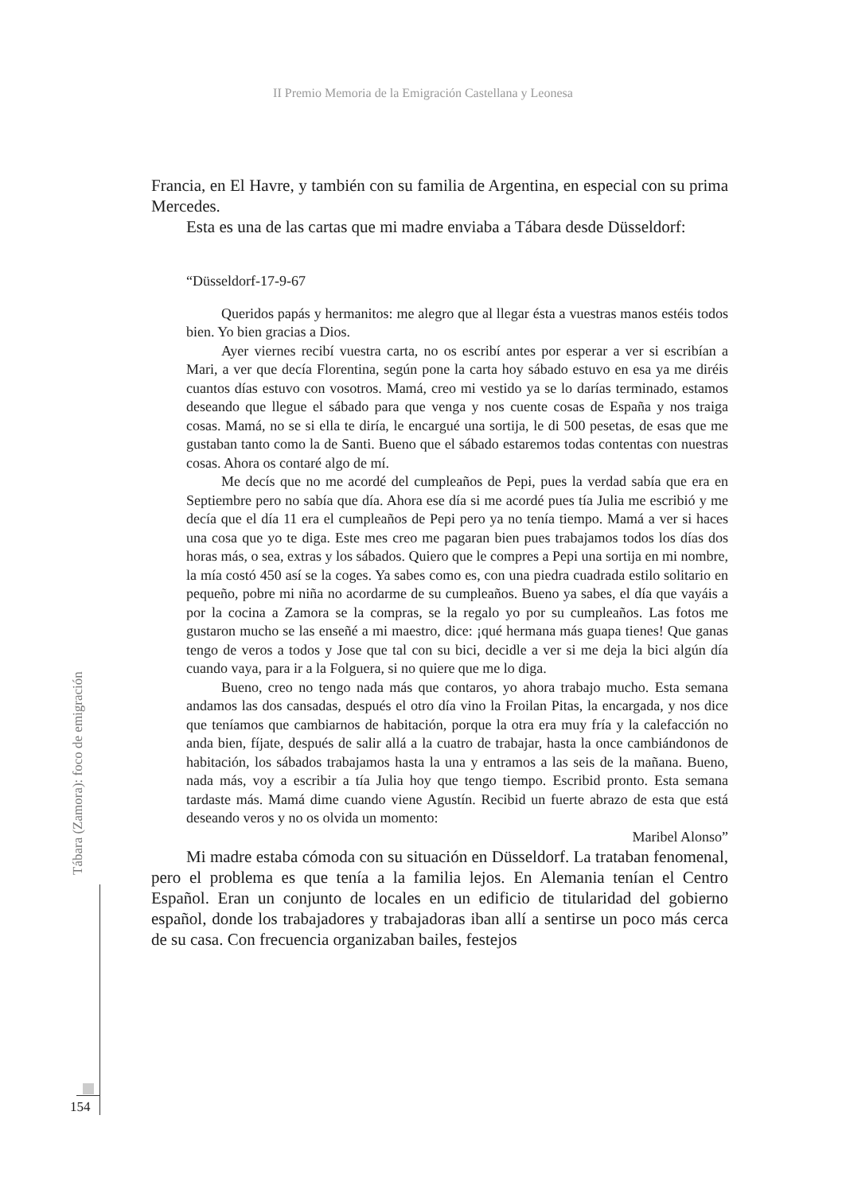II Premio Memoria de la Emigración Castellana y Leonesa
Francia, en El Havre, y también con su familia de Argentina, en especial con su prima Mercedes.
Esta es una de las cartas que mi madre enviaba a Tábara desde Düsseldorf:
“Düsseldorf-17-9-67
Queridos papás y hermanitos: me alegro que al llegar ésta a vuestras manos estéis todos bien. Yo bien gracias a Dios.
Ayer viernes recibí vuestra carta, no os escribí antes por esperar a ver si escribían a Mari, a ver que decía Florentina, según pone la carta hoy sábado estuvo en esa ya me diréis cuantos días estuvo con vosotros. Mamá, creo mi vestido ya se lo darías terminado, estamos deseando que llegue el sábado para que venga y nos cuente cosas de España y nos traiga cosas. Mamá, no se si ella te diría, le encargué una sortija, le di 500 pesetas, de esas que me gustaban tanto como la de Santi. Bueno que el sábado estaremos todas contentas con nuestras cosas. Ahora os contaré algo de mí.
Me decís que no me acordé del cumpleaños de Pepi, pues la verdad sabía que era en Septiembre pero no sabía que día. Ahora ese día si me acordé pues tía Julia me escribió y me decía que el día 11 era el cumpleaños de Pepi pero ya no tenía tiempo. Mamá a ver si haces una cosa que yo te diga. Este mes creo me pagaran bien pues trabajamos todos los días dos horas más, o sea, extras y los sábados. Quiero que le compres a Pepi una sortija en mi nombre, la mía costó 450 así se la coges. Ya sabes como es, con una piedra cuadrada estilo solitario en pequeño, pobre mi niña no acordarme de su cumpleaños. Bueno ya sabes, el día que vayáis a por la cocina a Zamora se la compras, se la regalo yo por su cumpleaños. Las fotos me gustaron mucho se las enseñé a mi maestro, dice: ¡qué hermana más guapa tienes! Que ganas tengo de veros a todos y Jose que tal con su bici, decidle a ver si me deja la bici algún día cuando vaya, para ir a la Folguera, si no quiere que me lo diga.
Bueno, creo no tengo nada más que contaros, yo ahora trabajo mucho. Esta semana andamos las dos cansadas, después el otro día vino la Froilan Pitas, la encargada, y nos dice que teníamos que cambiarnos de habitación, porque la otra era muy fría y la calefacción no anda bien, fíjate, después de salir allá a la cuatro de trabajar, hasta la once cambiándonos de habitación, los sábados trabajamos hasta la una y entramos a las seis de la mañana. Bueno, nada más, voy a escribir a tía Julia hoy que tengo tiempo. Escribid pronto. Esta semana tardaste más. Mamá dime cuando viene Agustín. Recibid un fuerte abrazo de esta que está deseando veros y no os olvida un momento:
Maribel Alonso”
Mi madre estaba cómoda con su situación en Düsseldorf. La trataban fenomenal, pero el problema es que tenía a la familia lejos. En Alemania tenían el Centro Español. Eran un conjunto de locales en un edificio de titularidad del gobierno español, donde los trabajadores y trabajadoras iban allí a sentirse un poco más cerca de su casa. Con frecuencia organizaban bailes, festejos
Tábara (Zamora): foco de emigración
154